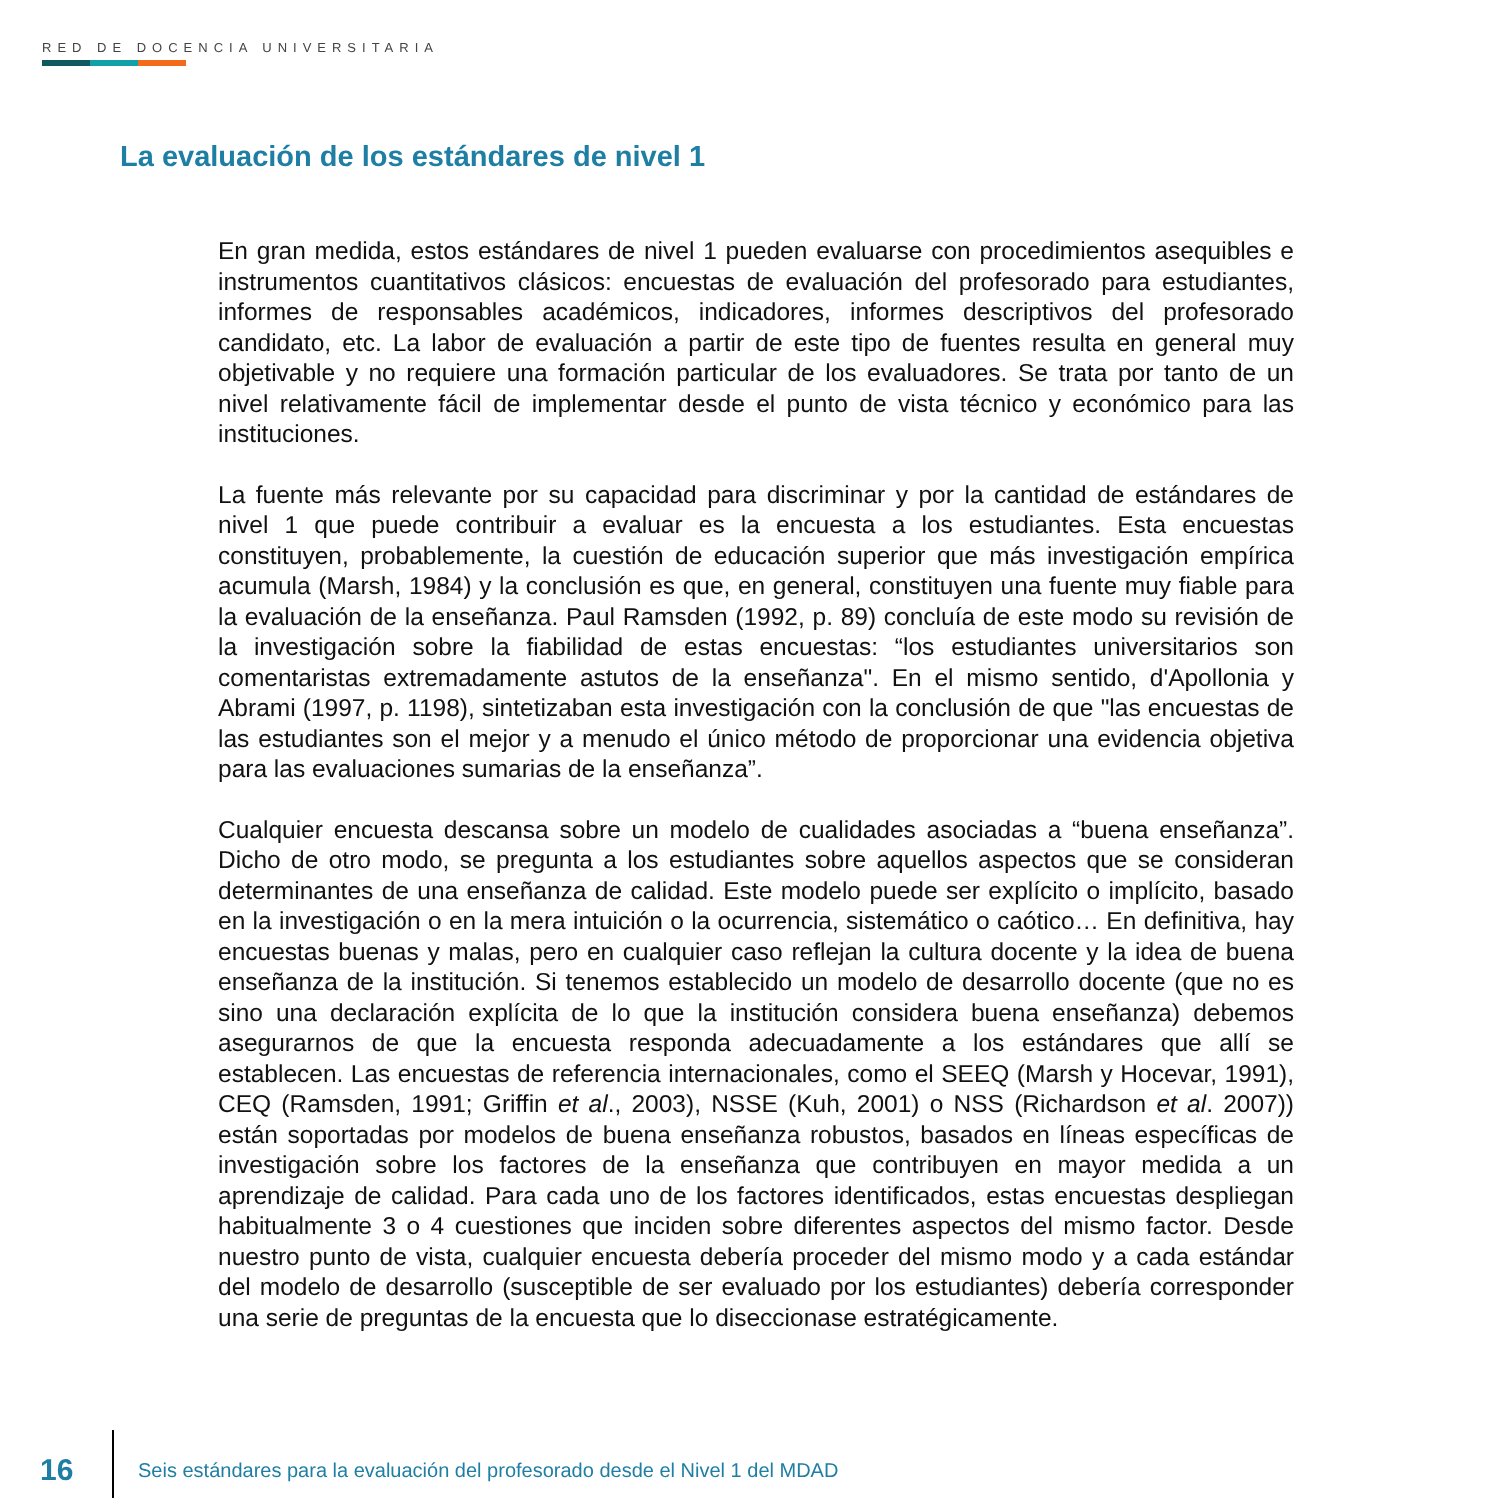RED DE DOCENCIA UNIVERSITARIA
La evaluación de los estándares de nivel 1
En gran medida, estos estándares de nivel 1 pueden evaluarse con procedimientos asequibles e instrumentos cuantitativos clásicos: encuestas de evaluación del profesorado para estudiantes, informes de responsables académicos, indicadores, informes descriptivos del profesorado candidato, etc. La labor de evaluación a partir de este tipo de fuentes resulta en general muy objetivable y no requiere una formación particular de los evaluadores. Se trata por tanto de un nivel relativamente fácil de implementar desde el punto de vista técnico y económico para las instituciones.
La fuente más relevante por su capacidad para discriminar y por la cantidad de estándares de nivel 1 que puede contribuir a evaluar es la encuesta a los estudiantes. Esta encuestas constituyen, probablemente, la cuestión de educación superior que más investigación empírica acumula (Marsh, 1984) y la conclusión es que, en general, constituyen una fuente muy fiable para la evaluación de la enseñanza. Paul Ramsden (1992, p. 89) concluía de este modo su revisión de la investigación sobre la fiabilidad de estas encuestas: “los estudiantes universitarios son comentaristas extremadamente astutos de la enseñanza". En el mismo sentido, d'Apollonia y Abrami (1997, p. 1198), sintetizaban esta investigación con la conclusión de que "las encuestas de las estudiantes son el mejor y a menudo el único método de proporcionar una evidencia objetiva para las evaluaciones sumarias de la enseñanza”.
Cualquier encuesta descansa sobre un modelo de cualidades asociadas a “buena enseñanza”. Dicho de otro modo, se pregunta a los estudiantes sobre aquellos aspectos que se consideran determinantes de una enseñanza de calidad. Este modelo puede ser explícito o implícito, basado en la investigación o en la mera intuición o la ocurrencia, sistemático o caótico… En definitiva, hay encuestas buenas y malas, pero en cualquier caso reflejan la cultura docente y la idea de buena enseñanza de la institución. Si tenemos establecido un modelo de desarrollo docente (que no es sino una declaración explícita de lo que la institución considera buena enseñanza) debemos asegurarnos de que la encuesta responda adecuadamente a los estándares que allí se establecen. Las encuestas de referencia internacionales, como el SEEQ (Marsh y Hocevar, 1991), CEQ (Ramsden, 1991; Griffin et al., 2003), NSSE (Kuh, 2001) o NSS (Richardson et al. 2007)) están soportadas por modelos de buena enseñanza robustos, basados en líneas específicas de investigación sobre los factores de la enseñanza que contribuyen en mayor medida a un aprendizaje de calidad. Para cada uno de los factores identificados, estas encuestas despliegan habitualmente 3 o 4 cuestiones que inciden sobre diferentes aspectos del mismo factor. Desde nuestro punto de vista, cualquier encuesta debería proceder del mismo modo y a cada estándar del modelo de desarrollo (susceptible de ser evaluado por los estudiantes) debería corresponder una serie de preguntas de la encuesta que lo diseccionase estratégicamente.
16
Seis estándares para la evaluación del profesorado desde el Nivel 1 del MDAD